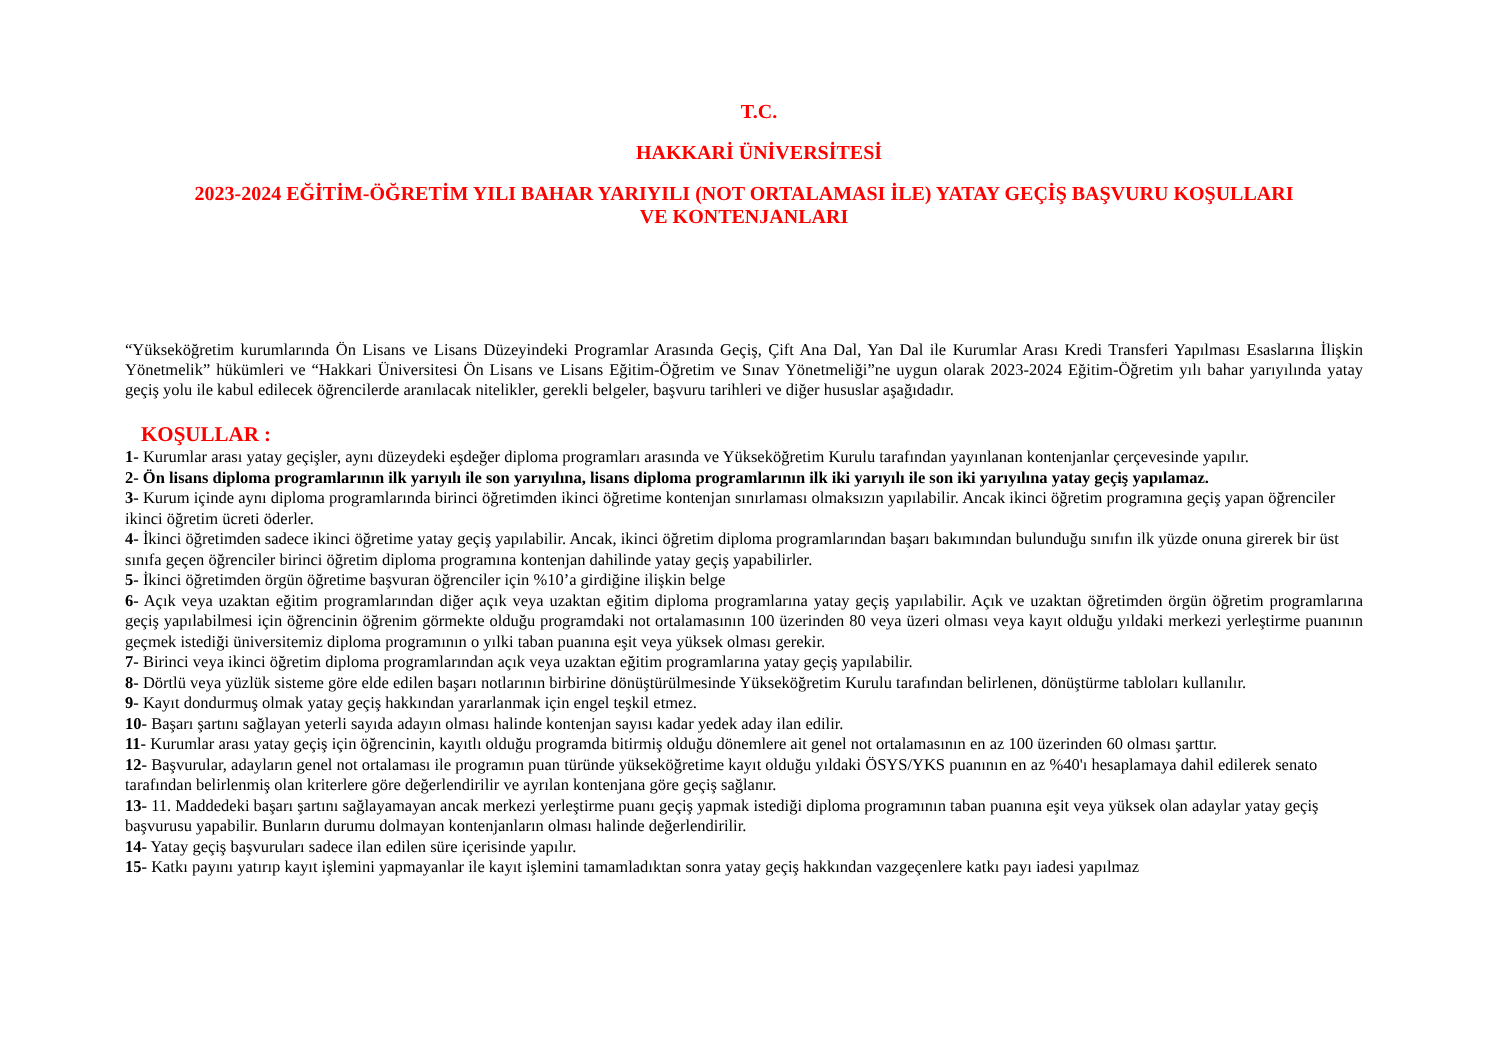T.C.
HAKKARİ ÜNİVERSİTESİ
2023-2024 EĞİTİM-ÖĞRETİM YILI BAHAR YARIYILI (NOT ORTALAMASI İLE) YATAY GEÇİŞ BAŞVURU KOŞULLARI
VE KONTENJANLARI
“Yükseköğretim kurumlarında Ön Lisans ve Lisans Düzeyindeki Programlar Arasında Geçiş, Çift Ana Dal, Yan Dal ile Kurumlar Arası Kredi Transferi Yapılması Esaslarına İlişkin Yönetmelik” hükümleri ve “Hakkari Üniversitesi Ön Lisans ve Lisans Eğitim-Öğretim ve Sınav Yönetmeliği”ne uygun olarak 2023-2024 Eğitim-Öğretim yılı bahar yarıyılında yatay geçiş yolu ile kabul edilecek öğrencilerde aranılacak nitelikler, gerekli belgeler, başvuru tarihleri ve diğer hususlar aşağıdadır.
KOŞULLAR :
1- Kurumlar arası yatay geçişler, aynı düzeydeki eşdeğer diploma programları arasında ve Yükseköğretim Kurulu tarafından yayınlanan kontenjanlar çerçevesinde yapılır.
2- Ön lisans diploma programlarının ilk yarıyılı ile son yarıyılına, lisans diploma programlarının ilk iki yarıyılı ile son iki yarıyılına yatay geçiş yapılamaz.
3- Kurum içinde aynı diploma programlarında birinci öğretimden ikinci öğretime kontenjan sınırlaması olmaksızın yapılabilir. Ancak ikinci öğretim programına geçiş yapan öğrenciler ikinci öğretim ücreti öderler.
4- İkinci öğretimden sadece ikinci öğretime yatay geçiş yapılabilir. Ancak, ikinci öğretim diploma programlarından başarı bakımından bulunduğu sınıfın ilk yüzde onuna girerek bir üst sınıfa geçen öğrenciler birinci öğretim diploma programına kontenjan dahilinde yatay geçiş yapabilirler.
5- İkinci öğretimden örgün öğretime başvuran öğrenciler için %10’a girdiğine ilişkin belge
6- Açık veya uzaktan eğitim programlarından diğer açık veya uzaktan eğitim diploma programlarına yatay geçiş yapılabilir. Açık ve uzaktan öğretimden örgün öğretim programlarına geçiş yapılabilmesi için öğrencinin öğrenim görmekte olduğu programdaki not ortalamasının 100 üzerinden 80 veya üzeri olması veya kayıt olduğu yıldaki merkezi yerleştirme puanının geçmek istediği üniversitemiz diploma programının o yılki taban puanına eşit veya yüksek olması gerekir.
7- Birinci veya ikinci öğretim diploma programlarından açık veya uzaktan eğitim programlarına yatay geçiş yapılabilir.
8- Dörtlü veya yüzlük sisteme göre elde edilen başarı notlarının birbirine dönüştürülmesinde Yükseköğretim Kurulu tarafından belirlenen, dönüştürme tabloları kullanılır.
9- Kayıt dondurmuş olmak yatay geçiş hakkından yararlanmak için engel teşkil etmez.
10- Başarı şartını sağlayan yeterli sayıda adayın olması halinde kontenjan sayısı kadar yedek aday ilan edilir.
11- Kurumlar arası yatay geçiş için öğrencinin, kayıtlı olduğu programda bitirmiş olduğu dönemlere ait genel not ortalamasının en az 100 üzerinden 60 olması şarttır.
12- Başvurular, adayların genel not ortalaması ile programın puan türünde yükseköğretime kayıt olduğu yıldaki ÖSYS/YKS puanının en az %40'ı hesaplamaya dahil edilerek senato tarafından belirlenmiş olan kriterlere göre değerlendirilir ve ayrılan kontenjana göre geçiş sağlanır.
13- 11. Maddedeki başarı şartını sağlayamayan ancak merkezi yerleştirme puanı geçiş yapmak istediği diploma programının taban puanına eşit veya yüksek olan adaylar yatay geçiş başvurusu yapabilir. Bunların durumu dolmayan kontenjanların olması halinde değerlendirilir.
14- Yatay geçiş başvuruları sadece ilan edilen süre içerisinde yapılır.
15- Katkı payını yatırıp kayıt işlemini yapmayanlar ile kayıt işlemini tamamladıktan sonra yatay geçiş hakkından vazgeçenlere katkı payı iadesi yapılmaz